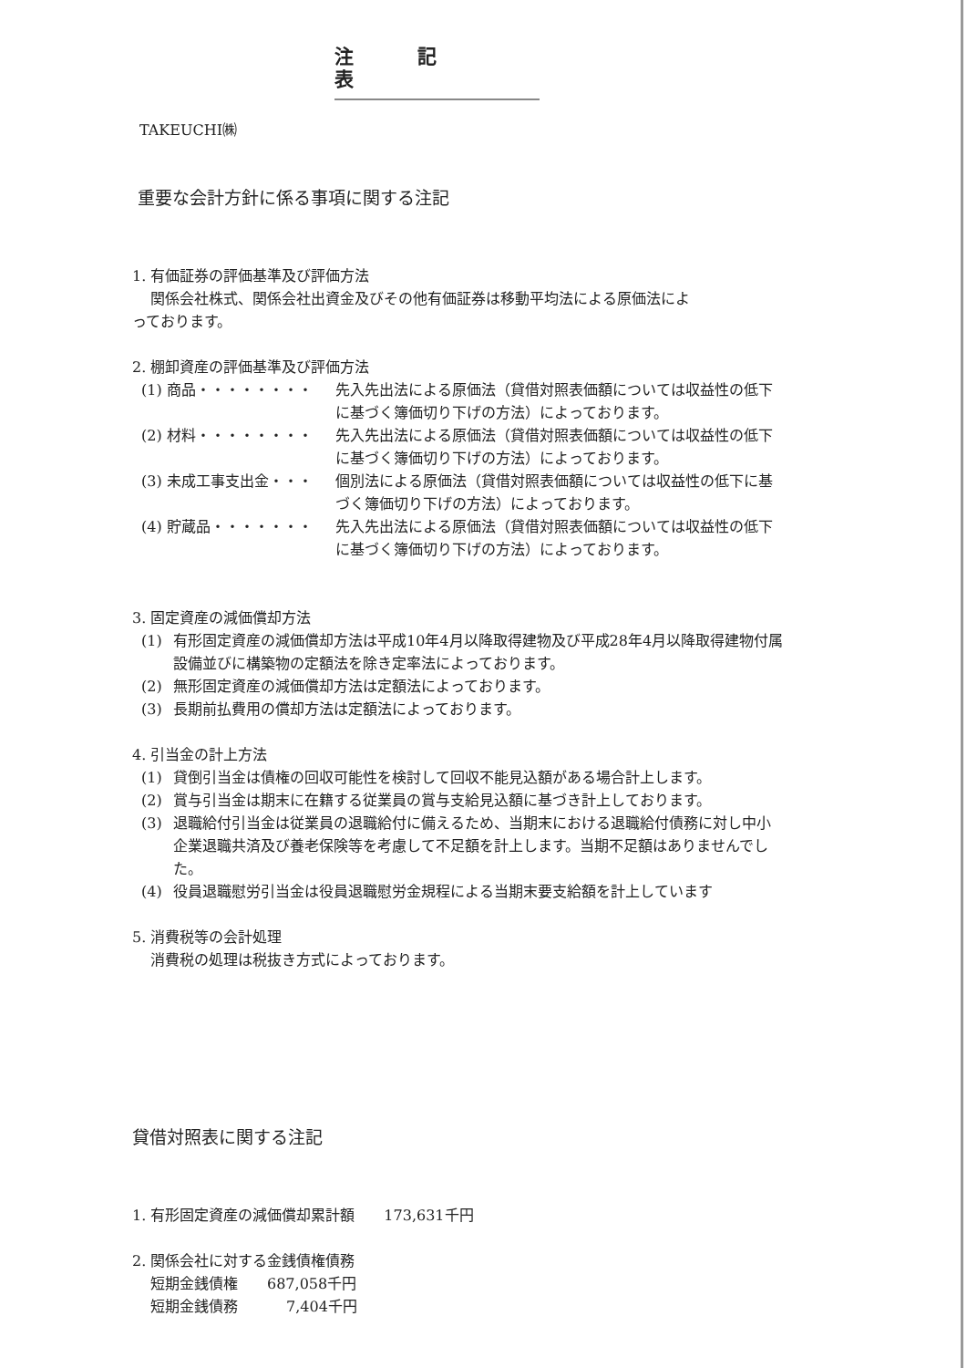注記表
TAKEUCHI㈱
重要な会計方針に係る事項に関する注記
1. 有価証券の評価基準及び評価方法
関係会社株式、関係会社出資金及びその他有価証券は移動平均法による原価法によ
っております。
2. 棚卸資産の評価基準及び評価方法
(1) 商品・・・・・・・・ 先入先出法による原価法（貸借対照表価額については収益性の低下に基づく簿価切り下げの方法）によっております。
(2) 材料・・・・・・・・ 先入先出法による原価法（貸借対照表価額については収益性の低下に基づく簿価切り下げの方法）によっております。
(3) 未成工事支出金・・・ 個別法による原価法（貸借対照表価額については収益性の低下に基づく簿価切り下げの方法）によっております。
(4) 貯蔵品・・・・・・・ 先入先出法による原価法（貸借対照表価額については収益性の低下に基づく簿価切り下げの方法）によっております。
3. 固定資産の減価償却方法
(1) 有形固定資産の減価償却方法は平成10年4月以降取得建物及び平成28年4月以降取得建物付属設備並びに構築物の定額法を除き定率法によっております。
(2) 無形固定資産の減価償却方法は定額法によっております。
(3) 長期前払費用の償却方法は定額法によっております。
4. 引当金の計上方法
(1) 貸倒引当金は債権の回収可能性を検討して回収不能見込額がある場合計上します。
(2) 賞与引当金は期末に在籍する従業員の賞与支給見込額に基づき計上しております。
(3) 退職給付引当金は従業員の退職給付に備えるため、当期末における退職給付債務に対し中小企業退職共済及び養老保険等を考慮して不足額を計上します。当期不足額はありませんでした。
(4) 役員退職慰労引当金は役員退職慰労金規程による当期末要支給額を計上しています
5. 消費税等の会計処理
消費税の処理は税抜き方式によっております。
貸借対照表に関する注記
1. 有形固定資産の減価償却累計額　　173,631千円
2. 関係会社に対する金銭債権債務
短期金銭債権　　687,058千円
短期金銭債務　　　 7,404千円